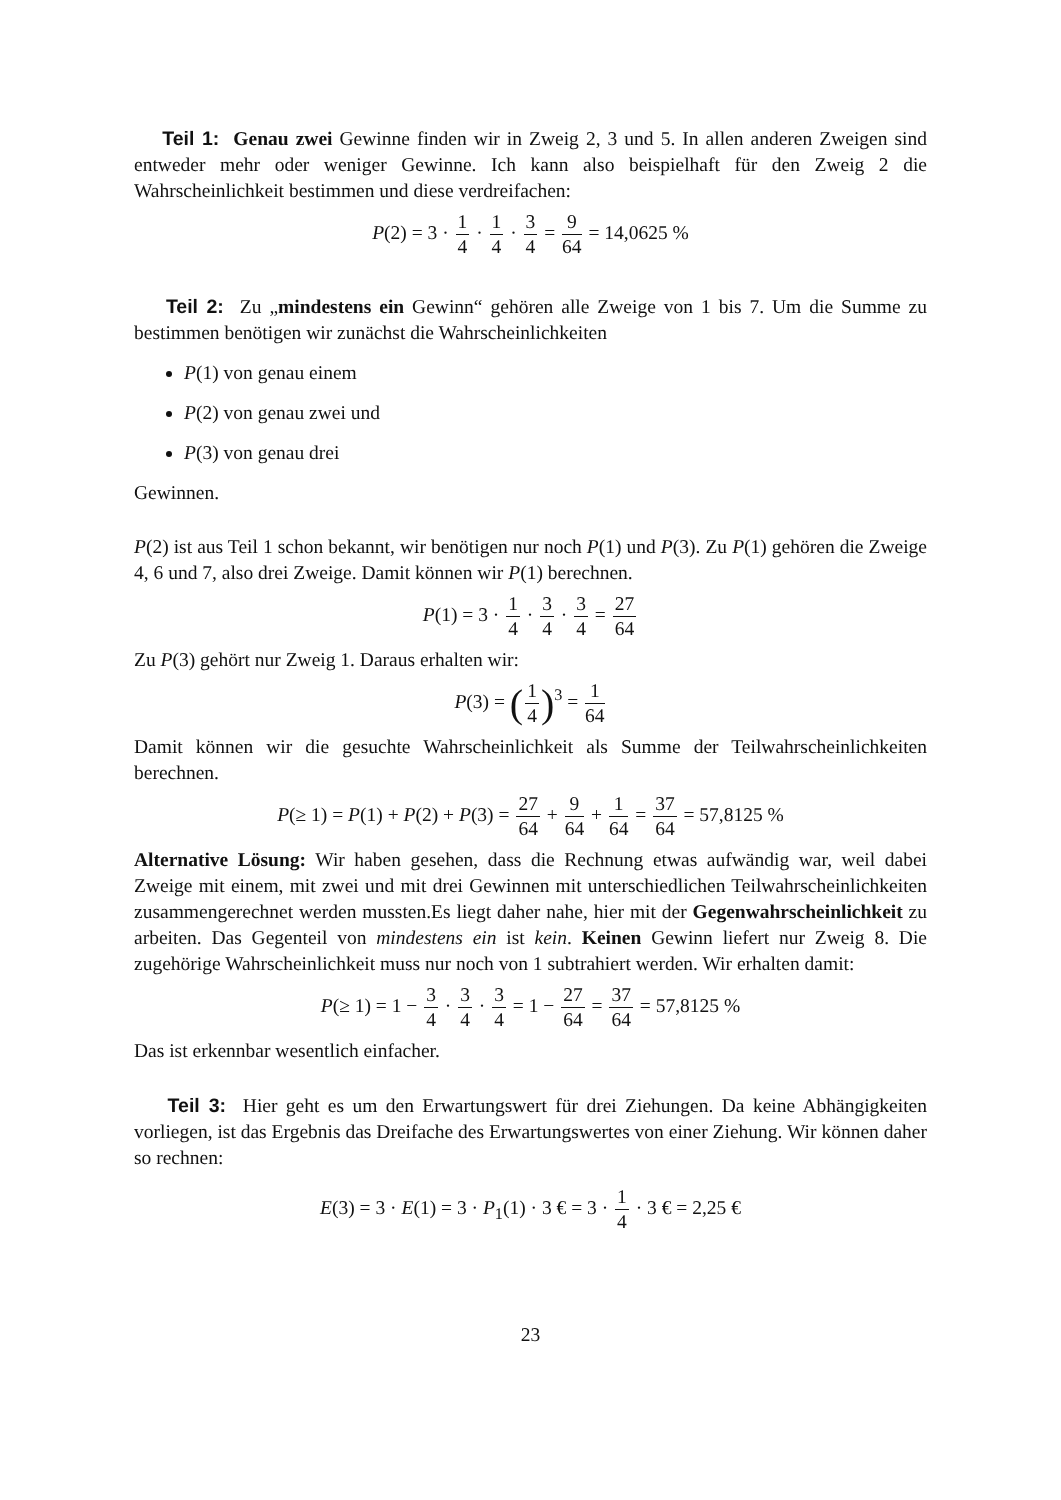Teil 1: Genau zwei Gewinne finden wir in Zweig 2, 3 und 5. In allen anderen Zweigen sind entweder mehr oder weniger Gewinne. Ich kann also beispielhaft für den Zweig 2 die Wahrscheinlichkeit bestimmen und diese verdreifachen:
P(2) = 3 · 1 4 · 1 4 · 3 4 = 9 64 = 14,0625 %
Teil 2: Zu „mindestens ein Gewinn“ gehören alle Zweige von 1 bis 7. Um die Summe zu bestimmen benötigen wir zunächst die Wahrscheinlichkeiten
P(1) von genau einem
P(2) von genau zwei und
P(3) von genau drei
Gewinnen.
P(2) ist aus Teil 1 schon bekannt, wir benötigen nur noch P(1) und P(3). Zu P(1) gehören die Zweige 4, 6 und 7, also drei Zweige. Damit können wir P(1) berechnen.
P(1) = 3 · 1 4 · 3 4 · 3 4 = 27 64
Zu P(3) gehört nur Zweig 1. Daraus erhalten wir:
P(3) = (1 4)<sup>3</sup> = 1 64
Damit können wir die gesuchte Wahrscheinlichkeit als Summe der Teilwahrscheinlichkeiten berechnen.
P(≥ 1) = P(1) + P(2) + P(3) = 27 64 + 9 64 + 1 64 = 37 64 = 57,8125 %
Alternative Lösung: Wir haben gesehen, dass die Rechnung etwas aufwändig war, weil dabei Zweige mit einem, mit zwei und mit drei Gewinnen mit unterschiedlichen Teilwahrscheinlichkeiten zusammengerechnet werden mussten.Es liegt daher nahe, hier mit der Gegenwahrscheinlichkeit zu arbeiten. Das Gegenteil von mindestens ein ist kein. Keinen Gewinn liefert nur Zweig 8. Die zugehörige Wahrscheinlichkeit muss nur noch von 1 subtrahiert werden. Wir erhalten damit:
P(≥ 1) = 1 − 3 4 · 3 4 · 3 4 = 1 − 27 64 = 37 64 = 57,8125 %
Das ist erkennbar wesentlich einfacher.
Teil 3: Hier geht es um den Erwartungswert für drei Ziehungen. Da keine Abhängigkeiten vorliegen, ist das Ergebnis das Dreifache des Erwartungswertes von einer Ziehung. Wir können daher so rechnen:
E(3) = 3 · E(1) = 3 · P<sub>1</sub>(1) · 3 € = 3 · 1 4 · 3 € = 2,25 €
23